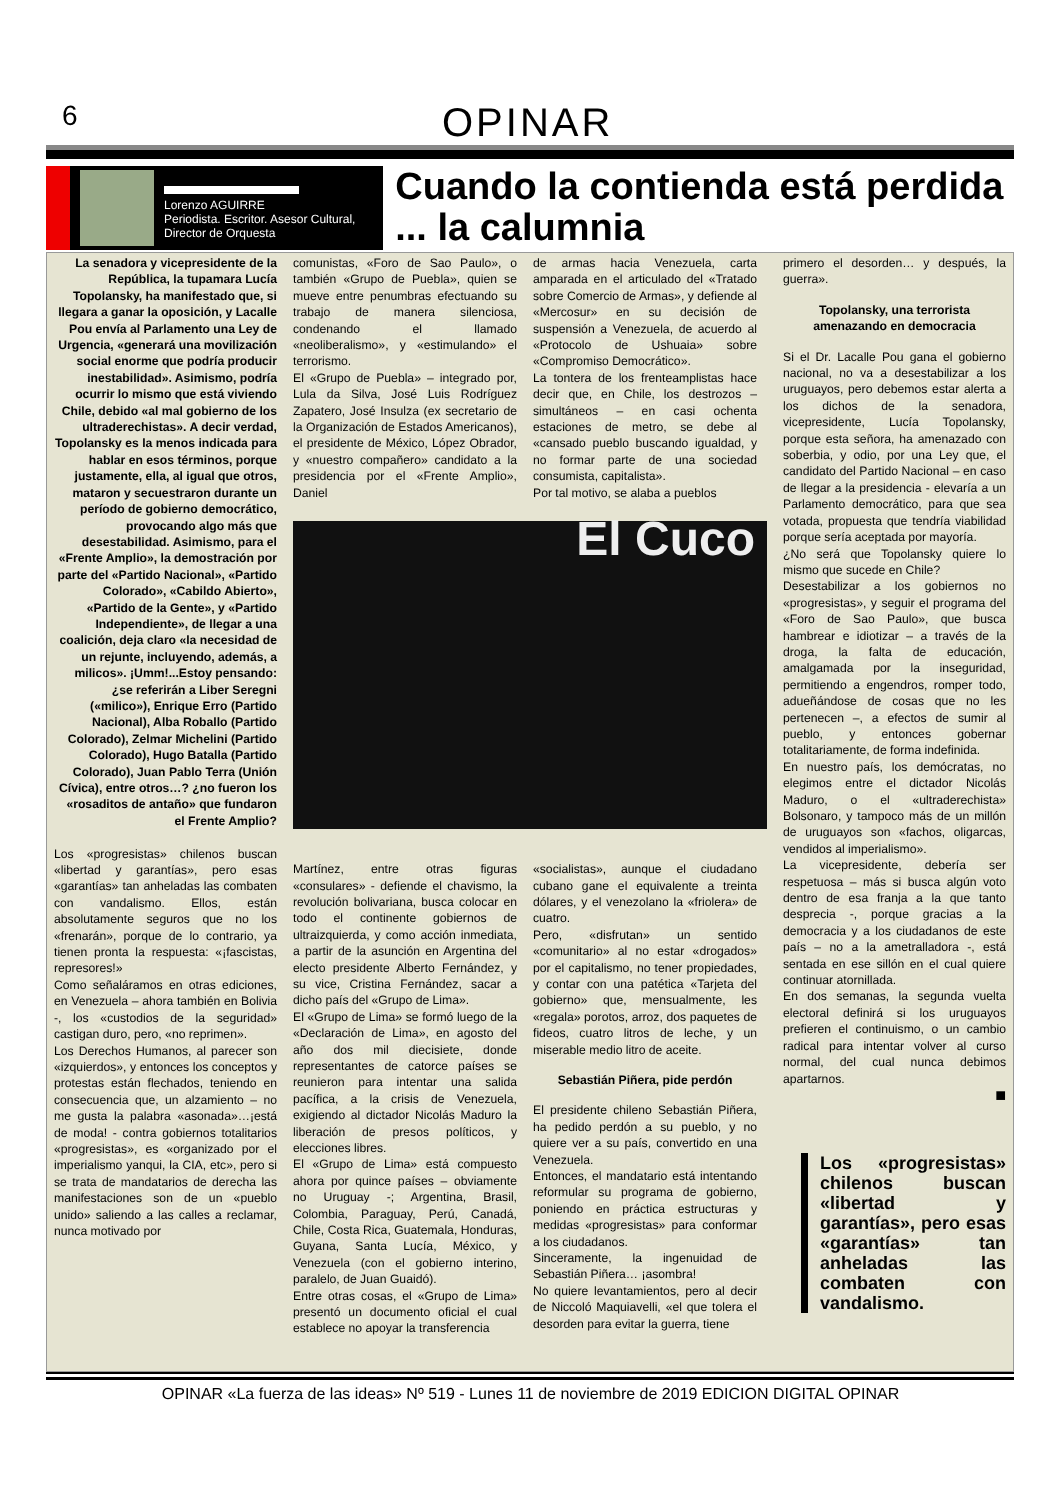6
OPINAR
Lorenzo AGUIRRE
Periodista. Escritor. Asesor Cultural,
Director de Orquesta
Cuando la contienda está perdida ... la calumnia
La senadora y vicepresidente de la República, la tupamara Lucía Topolansky, ha manifestado que, si llegara a ganar la oposición, y Lacalle Pou envía al Parlamento una Ley de Urgencia, «generará una movilización social enorme que podría producir inestabilidad». Asimismo, podría ocurrir lo mismo que está viviendo Chile, debido «al mal gobierno de los ultraderechistas». A decir verdad, Topolansky es la menos indicada para hablar en esos términos, porque justamente, ella, al igual que otros, mataron y secuestraron durante un período de gobierno democrático, provocando algo más que desestabilidad. Asimismo, para el «Frente Amplio», la demostración por parte del «Partido Nacional», «Partido Colorado», «Cabildo Abierto», «Partido de la Gente», y «Partido Independiente», de llegar a una coalición, deja claro «la necesidad de un rejunte, incluyendo, además, a milicos». ¡Umm!...Estoy pensando: ¿se referirán a Liber Seregni («milico»), Enrique Erro (Partido Nacional), Alba Roballo (Partido Colorado), Zelmar Michelini (Partido Colorado), Hugo Batalla (Partido Colorado), Juan Pablo Terra (Unión Cívica), entre otros…? ¿no fueron los «rosaditos de antaño» que fundaron el Frente Amplio?
Los «progresistas» chilenos buscan «libertad y garantías», pero esas «garantías» tan anheladas las combaten con vandalismo. Ellos, están absolutamente seguros que no los «frenarán», porque de lo contrario, ya tienen pronta la respuesta: «¡fascistas, represores!»
Como señaláramos en otras ediciones, en Venezuela – ahora también en Bolivia -, los «custodios de la seguridad» castigan duro, pero, «no reprimen».
Los Derechos Humanos, al parecer son «izquierdos», y entonces los conceptos y protestas están flechados, teniendo en consecuencia que, un alzamiento – no me gusta la palabra «asonada»…¡está de moda! - contra gobiernos totalitarios «progresistas», es «organizado por el imperialismo yanqui, la CIA, etc», pero si se trata de mandatarios de derecha las manifestaciones son de un «pueblo unido» saliendo a las calles a reclamar, nunca motivado por
comunistas, «Foro de Sao Paulo», o también «Grupo de Puebla», quien se mueve entre penumbras efectuando su trabajo de manera silenciosa, condenando el llamado «neoliberalismo», y «estimulando» el terrorismo.
El «Grupo de Puebla» – integrado por, Lula da Silva, José Luis Rodríguez Zapatero, José Insulza (ex secretario de la Organización de Estados Americanos), el presidente de México, López Obrador, y «nuestro compañero» candidato a la presidencia por el «Frente Amplio», Daniel
de armas hacia Venezuela, carta amparada en el articulado del «Tratado sobre Comercio de Armas», y defiende al «Mercosur» en su decisión de suspensión a Venezuela, de acuerdo al «Protocolo de Ushuaia» sobre «Compromiso Democrático».
La tontera de los frenteamplistas hace decir que, en Chile, los destrozos – simultáneos – en casi ochenta estaciones de metro, se debe al «cansado pueblo buscando igualdad, y no formar parte de una sociedad consumista, capitalista».
Por tal motivo, se alaba a pueblos
El Cuco
Martínez, entre otras figuras «consulares» - defiende el chavismo, la revolución bolivariana, busca colocar en todo el continente gobiernos de ultraizquierda, y como acción inmediata, a partir de la asunción en Argentina del electo presidente Alberto Fernández, y su vice, Cristina Fernández, sacar a dicho país del «Grupo de Lima».
El «Grupo de Lima» se formó luego de la «Declaración de Lima», en agosto del año dos mil diecisiete, donde representantes de catorce países se reunieron para intentar una salida pacífica, a la crisis de Venezuela, exigiendo al dictador Nicolás Maduro la liberación de presos políticos, y elecciones libres.
El «Grupo de Lima» está compuesto ahora por quince países – obviamente no Uruguay -; Argentina, Brasil, Colombia, Paraguay, Perú, Canadá, Chile, Costa Rica, Guatemala, Honduras, Guyana, Santa Lucía, México, y Venezuela (con el gobierno interino, paralelo, de Juan Guaidó).
Entre otras cosas, el «Grupo de Lima» presentó un documento oficial el cual establece no apoyar la transferencia
«socialistas», aunque el ciudadano cubano gane el equivalente a treinta dólares, y el venezolano la «friolera» de cuatro.
Pero, «disfrutan» un sentido «comunitario» al no estar «drogados» por el capitalismo, no tener propiedades, y contar con una patética «Tarjeta del gobierno» que, mensualmente, les «regala» porotos, arroz, dos paquetes de fideos, cuatro litros de leche, y un miserable medio litro de aceite.
Sebastián Piñera, pide perdón
El presidente chileno Sebastián Piñera, ha pedido perdón a su pueblo, y no quiere ver a su país, convertido en una Venezuela.
Entonces, el mandatario está intentando reformular su programa de gobierno, poniendo en práctica estructuras y medidas «progresistas» para conformar a los ciudadanos.
Sinceramente, la ingenuidad de Sebastián Piñera… ¡asombra!
No quiere levantamientos, pero al decir de Niccoló Maquiavelli, «el que tolera el desorden para evitar la guerra, tiene
primero el desorden… y después, la guerra».
Topolansky, una terrorista amenazando en democracia
Si el Dr. Lacalle Pou gana el gobierno nacional, no va a desestabilizar a los uruguayos, pero debemos estar alerta a los dichos de la senadora, vicepresidente, Lucía Topolansky, porque esta señora, ha amenazado con soberbia, y odio, por una Ley que, el candidato del Partido Nacional – en caso de llegar a la presidencia - elevaría a un Parlamento democrático, para que sea votada, propuesta que tendría viabilidad porque sería aceptada por mayoría.
¿No será que Topolansky quiere lo mismo que sucede en Chile?
Desestabilizar a los gobiernos no «progresistas», y seguir el programa del «Foro de Sao Paulo», que busca hambrear e idiotizar – a través de la droga, la falta de educación, amalgamada por la inseguridad, permitiendo a engendros, romper todo, adueñándose de cosas que no les pertenecen –, a efectos de sumir al pueblo, y entonces gobernar totalitariamente, de forma indefinida.
En nuestro país, los demócratas, no elegimos entre el dictador Nicolás Maduro, o el «ultraderechista» Bolsonaro, y tampoco más de un millón de uruguayos son «fachos, oligarcas, vendidos al imperialismo».
La vicepresidente, debería ser respetuosa – más si busca algún voto dentro de esa franja a la que tanto desprecia -, porque gracias a la democracia y a los ciudadanos de este país – no a la ametralladora -, está sentada en ese sillón en el cual quiere continuar atornillada.
En dos semanas, la segunda vuelta electoral definirá si los uruguayos prefieren el continuismo, o un cambio radical para intentar volver al curso normal, del cual nunca debimos apartarnos.
■
Los «progresistas» chilenos buscan «libertad y garantías», pero esas «garantías» tan anheladas las combaten con vandalismo.
OPINAR «La fuerza de las ideas» Nº 519 - Lunes 11 de noviembre de 2019 EDICION DIGITAL OPINAR